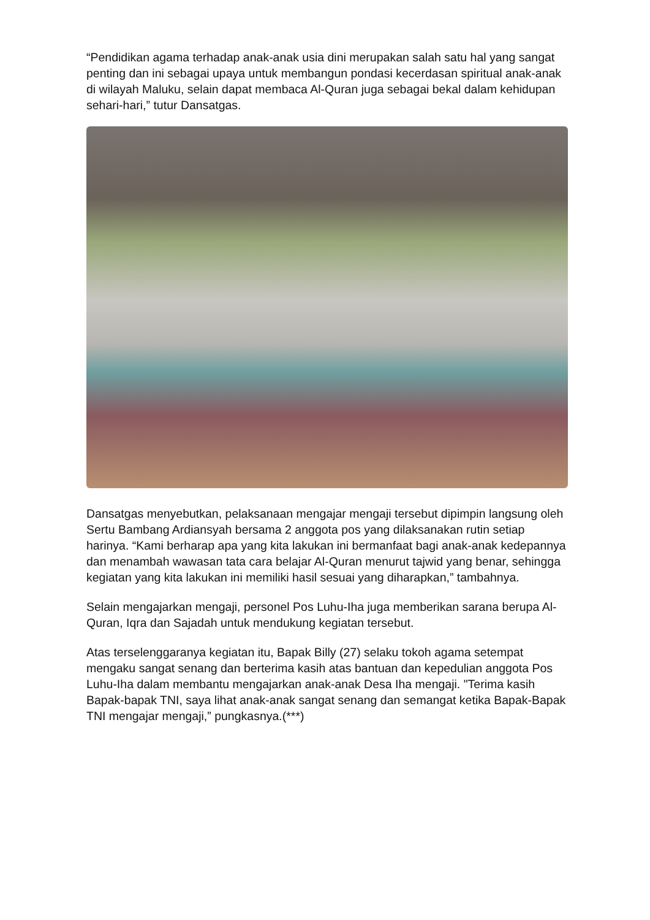“Pendidikan agama terhadap anak-anak usia dini merupakan salah satu hal yang sangat penting dan ini sebagai upaya untuk membangun pondasi kecerdasan spiritual anak-anak di wilayah Maluku, selain dapat membaca Al-Quran juga sebagai bekal dalam kehidupan sehari-hari,” tutur Dansatgas.
Dansatgas menyebutkan, pelaksanaan mengajar mengaji tersebut dipimpin langsung oleh Sertu Bambang Ardiansyah bersama 2 anggota pos yang dilaksanakan rutin setiap harinya. “Kami berharap apa yang kita lakukan ini bermanfaat bagi anak-anak kedepannya dan menambah wawasan tata cara belajar Al-Quran menurut tajwid yang benar, sehingga kegiatan yang kita lakukan ini memiliki hasil sesuai yang diharapkan,” tambahnya.
Selain mengajarkan mengaji, personel Pos Luhu-Iha juga memberikan sarana berupa Al-Quran, Iqra dan Sajadah untuk mendukung kegiatan tersebut.
Atas terselenggaranya kegiatan itu, Bapak Billy (27) selaku tokoh agama setempat mengaku sangat senang dan berterima kasih atas bantuan dan kepedulian anggota Pos Luhu-Iha dalam membantu mengajarkan anak-anak Desa Iha mengaji. "Terima kasih Bapak-bapak TNI, saya lihat anak-anak sangat senang dan semangat ketika Bapak-Bapak TNI mengajar mengaji,” pungkasnya.(***)